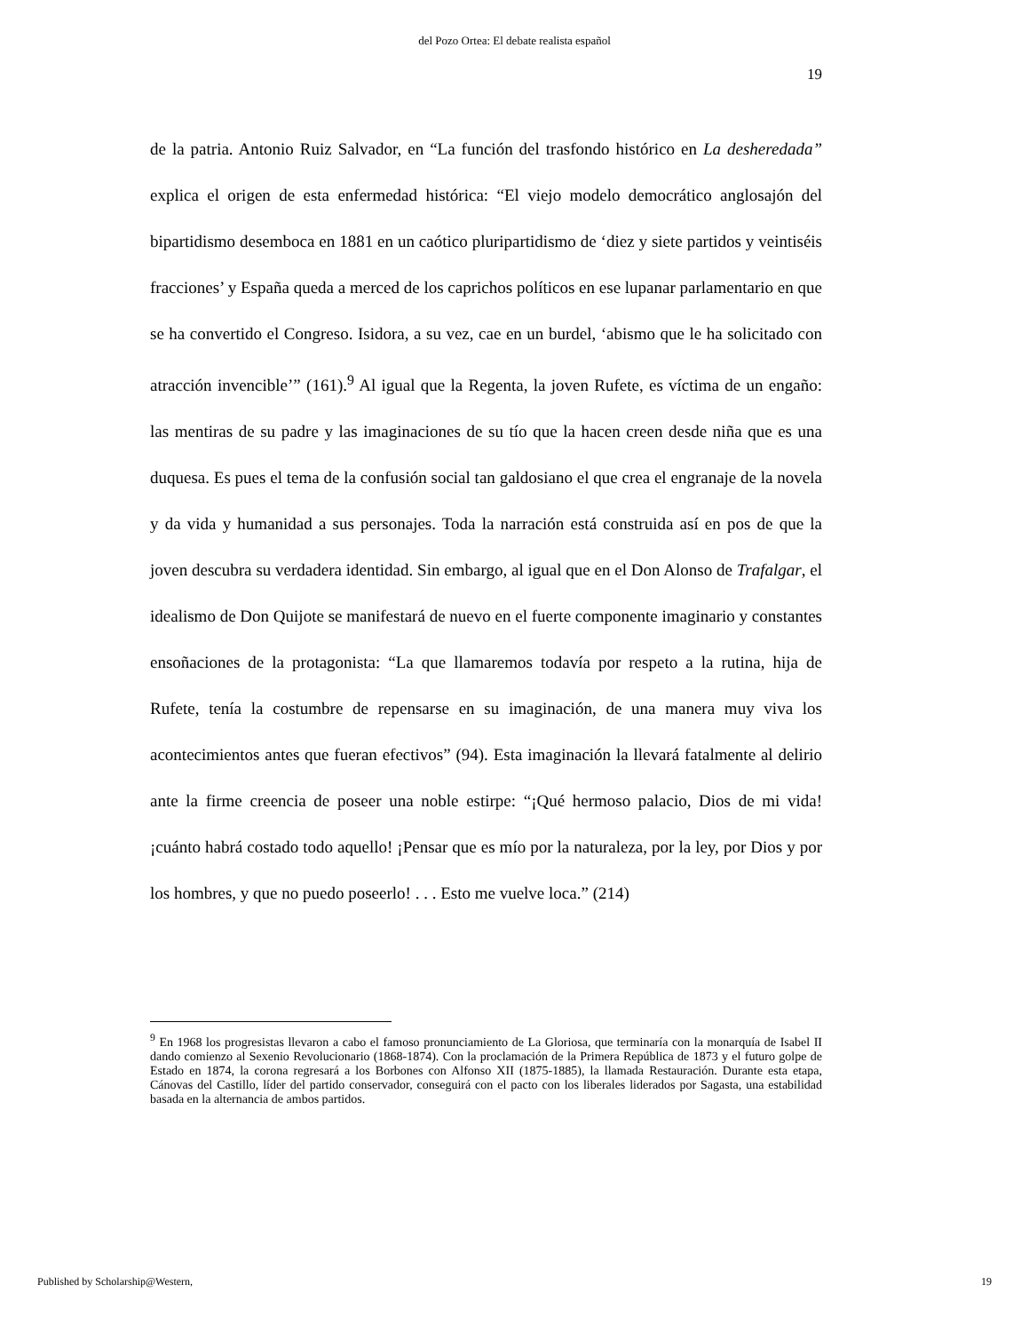del Pozo Ortea: El debate realista español
19
de la patria. Antonio Ruiz Salvador, en “La función del trasfondo histórico en La desheredada” explica el origen de esta enfermedad histórica: “El viejo modelo democrático anglosajón del bipartidismo desemboca en 1881 en un caótico pluripartidismo de ‘diez y siete partidos y veintiséis fracciones’ y España queda a merced de los caprichos políticos en ese lupanar parlamentario en que se ha convertido el Congreso. Isidora, a su vez, cae en un burdel, ‘abismo que le ha solicitado con atracción invencible’” (161).<sup>9</sup> Al igual que la Regenta, la joven Rufete, es víctima de un engaño: las mentiras de su padre y las imaginaciones de su tío que la hacen creen desde niña que es una duquesa. Es pues el tema de la confusión social tan galdosiano el que crea el engranaje de la novela y da vida y humanidad a sus personajes. Toda la narración está construida así en pos de que la joven descubra su verdadera identidad. Sin embargo, al igual que en el Don Alonso de Trafalgar, el idealismo de Don Quijote se manifestará de nuevo en el fuerte componente imaginario y constantes ensoñaciones de la protagonista: “La que llamaremos todavía por respeto a la rutina, hija de Rufete, tenía la costumbre de repensarse en su imaginación, de una manera muy viva los acontecimientos antes que fueran efectivos” (94). Esta imaginación la llevará fatalmente al delirio ante la firme creencia de poseer una noble estirpe: “¡Qué hermoso palacio, Dios de mi vida! ¡cuánto habrá costado todo aquello! ¡Pensar que es mío por la naturaleza, por la ley, por Dios y por los hombres, y que no puedo poseerlo! . . . Esto me vuelve loca.” (214)
<sup>9</sup> En 1968 los progresistas llevaron a cabo el famoso pronunciamiento de La Gloriosa, que terminaría con la monarquía de Isabel II dando comienzo al Sexenio Revolucionario (1868-1874). Con la proclamación de la Primera República de 1873 y el futuro golpe de Estado en 1874, la corona regresará a los Borbones con Alfonso XII (1875-1885), la llamada Restauración. Durante esta etapa, Cánovas del Castillo, líder del partido conservador, conseguirá con el pacto con los liberales liderados por Sagasta, una estabilidad basada en la alternancia de ambos partidos.
Published by Scholarship@Western, 19